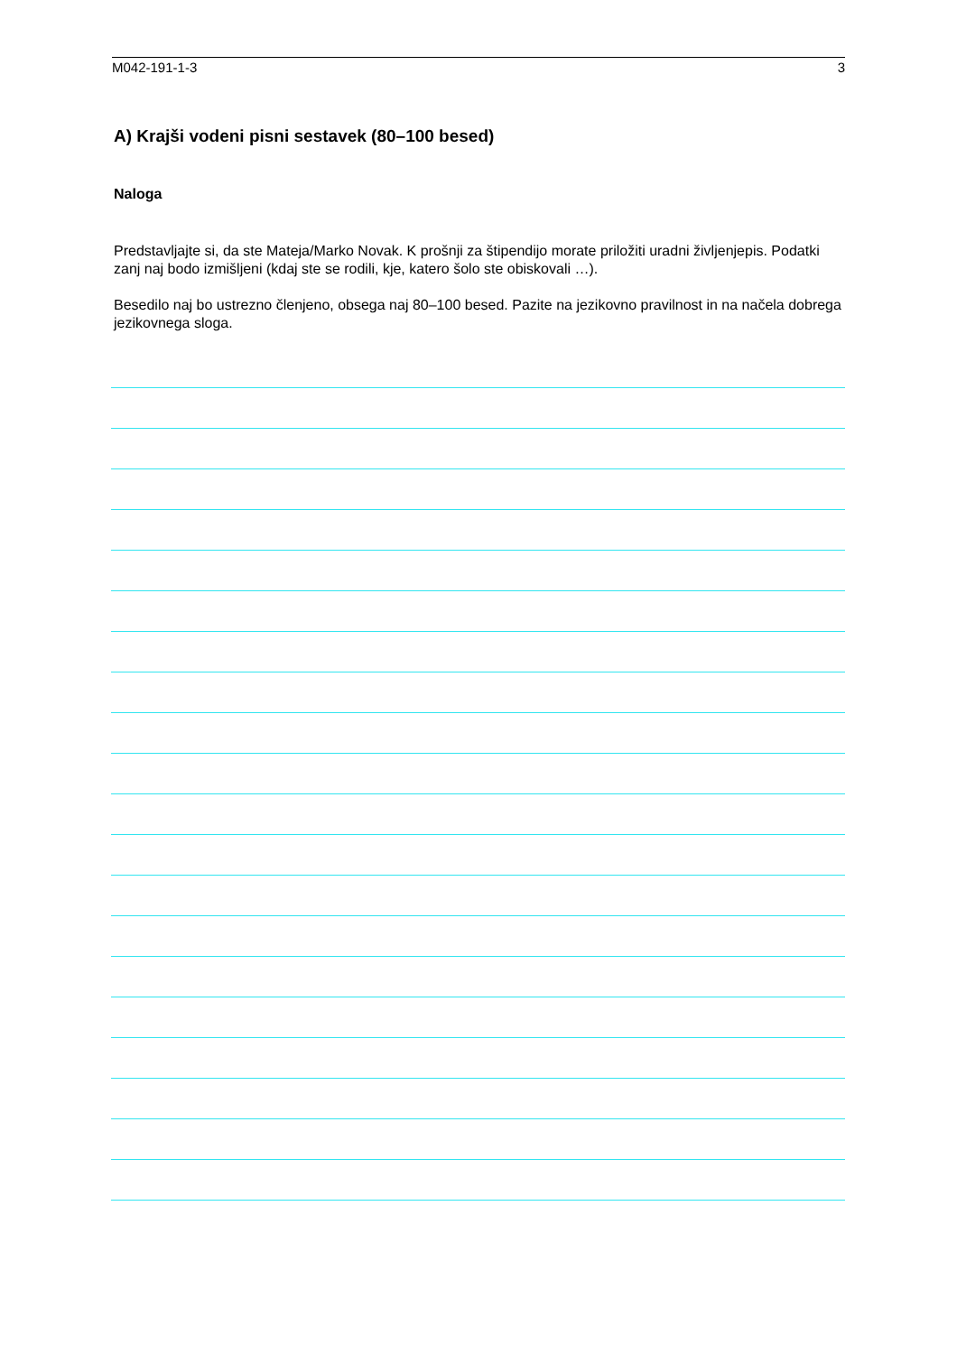M042-191-1-3 3
A) Krajši vodeni pisni sestavek (80–100 besed)
Naloga
Predstavljajte si, da ste Mateja/Marko Novak. K prošnji za štipendijo morate priložiti uradni življenjepis. Podatki zanj naj bodo izmišljeni (kdaj ste se rodili, kje, katero šolo ste obiskovali …).
Besedilo naj bo ustrezno členjeno, obsega naj 80–100 besed. Pazite na jezikovno pravilnost in na načela dobrega jezikovnega sloga.